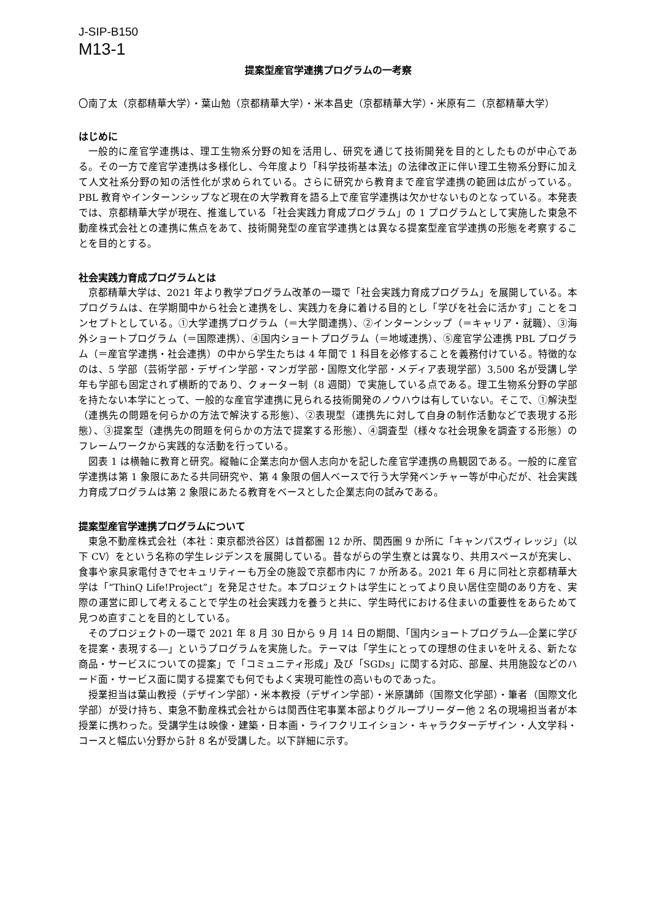J-SIP-B150
M13-1
提案型産官学連携プログラムの一考察
〇南了太（京都精華大学）・葉山勉（京都精華大学）・米本昌史（京都精華大学）・米原有二（京都精華大学）
はじめに
一般的に産官学連携は、理工生物系分野の知を活用し、研究を通じて技術開発を目的としたものが中心である。その一方で産官学連携は多様化し、今年度より「科学技術基本法」の法律改正に伴い理工生物系分野に加えて人文社系分野の知の活性化が求められている。さらに研究から教育まで産官学連携の範囲は広がっている。PBL 教育やインターンシップなど現在の大学教育を語る上で産官学連携は欠かせないものとなっている。本発表では、京都精華大学が現在、推進している「社会実践力育成プログラム」の 1 プログラムとして実施した東急不動産株式会社との連携に焦点をあて、技術開発型の産官学連携とは異なる提案型産官学連携の形態を考察することを目的とする。
社会実践力育成プログラムとは
京都精華大学は、2021 年より教学プログラム改革の一環で「社会実践力育成プログラム」を展開している。本プログラムは、在学期間中から社会と連携をし、実践力を身に着ける目的とし「学びを社会に活かす」ことをコンセプトとしている。①大学連携プログラム（＝大学間連携）、②インターンシップ（＝キャリア・就職）、③海外ショートプログラム（＝国際連携）、④国内ショートプログラム（＝地域連携）、⑤産官学公連携 PBL プログラム（＝産官学連携・社会連携）の中から学生たちは 4 年間で 1 科目を必修することを義務付けている。特徴的なのは、5 学部（芸術学部・デザイン学部・マンガ学部・国際文化学部・メディア表現学部）3,500 名が受講し学年も学部も固定されず横断的であり、クォーター制（8 週間）で実施している点である。理工生物系分野の学部を持たない本学にとって、一般的な産官学連携に見られる技術開発のノウハウは有していない。そこで、①解決型（連携先の問題を何らかの方法で解決する形態）、②表現型（連携先に対して自身の制作活動などで表現する形態）、③提案型（連携先の問題を何らかの方法で提案する形態）、④調査型（様々な社会現象を調査する形態）のフレームワークから実践的な活動を行っている。
図表 1 は横軸に教育と研究。縦軸に企業志向か個人志向かを記した産官学連携の鳥観図である。一般的に産官学連携は第 1 象限にあたる共同研究や、第 4 象限の個人ベースで行う大学発ベンチャー等が中心だが、社会実践力育成プログラムは第 2 象限にあたる教育をベースとした企業志向の試みである。
提案型産官学連携プログラムについて
東急不動産株式会社（本社：東京都渋谷区）は首都圏 12 か所、関西圏 9 か所に「キャンパスヴィレッジ」（以下 CV）をという名称の学生レジデンスを展開している。昔ながらの学生寮とは異なり、共用スペースが充実し、食事や家具家電付きでセキュリティーも万全の施設で京都市内に 7 か所ある。2021 年 6 月に同社と京都精華大学は「“ThinQ Life!Project”」を発足させた。本プロジェクトは学生にとってより良い居住空間のあり方を、実際の運営に即して考えることで学生の社会実践力を養うと共に、学生時代における住まいの重要性をあらためて見つめ直すことを目的としている。
そのプロジェクトの一環で 2021 年 8 月 30 日から 9 月 14 日の期間、「国内ショートプログラム―企業に学びを提案・表現する―」というプログラムを実施した。テーマは「学生にとっての理想の住まいを叶える、新たな商品・サービスについての提案」で「コミュニティ形成」及び「SGDs」に関する対応、部屋、共用施設などのハード面・サービス面に関する提案でも何でもよく実現可能性の高いものであった。
授業担当は葉山教授（デザイン学部）・米本教授（デザイン学部）・米原講師（国際文化学部）・筆者（国際文化学部）が受け持ち、東急不動産株式会社からは関西住宅事業本部よりグループリーダー他 2 名の現場担当者が本授業に携わった。受講学生は映像・建築・日本画・ライフクリエイション・キャラクターデザイン・人文学科・コースと幅広い分野から計 8 名が受講した。以下詳細に示す。